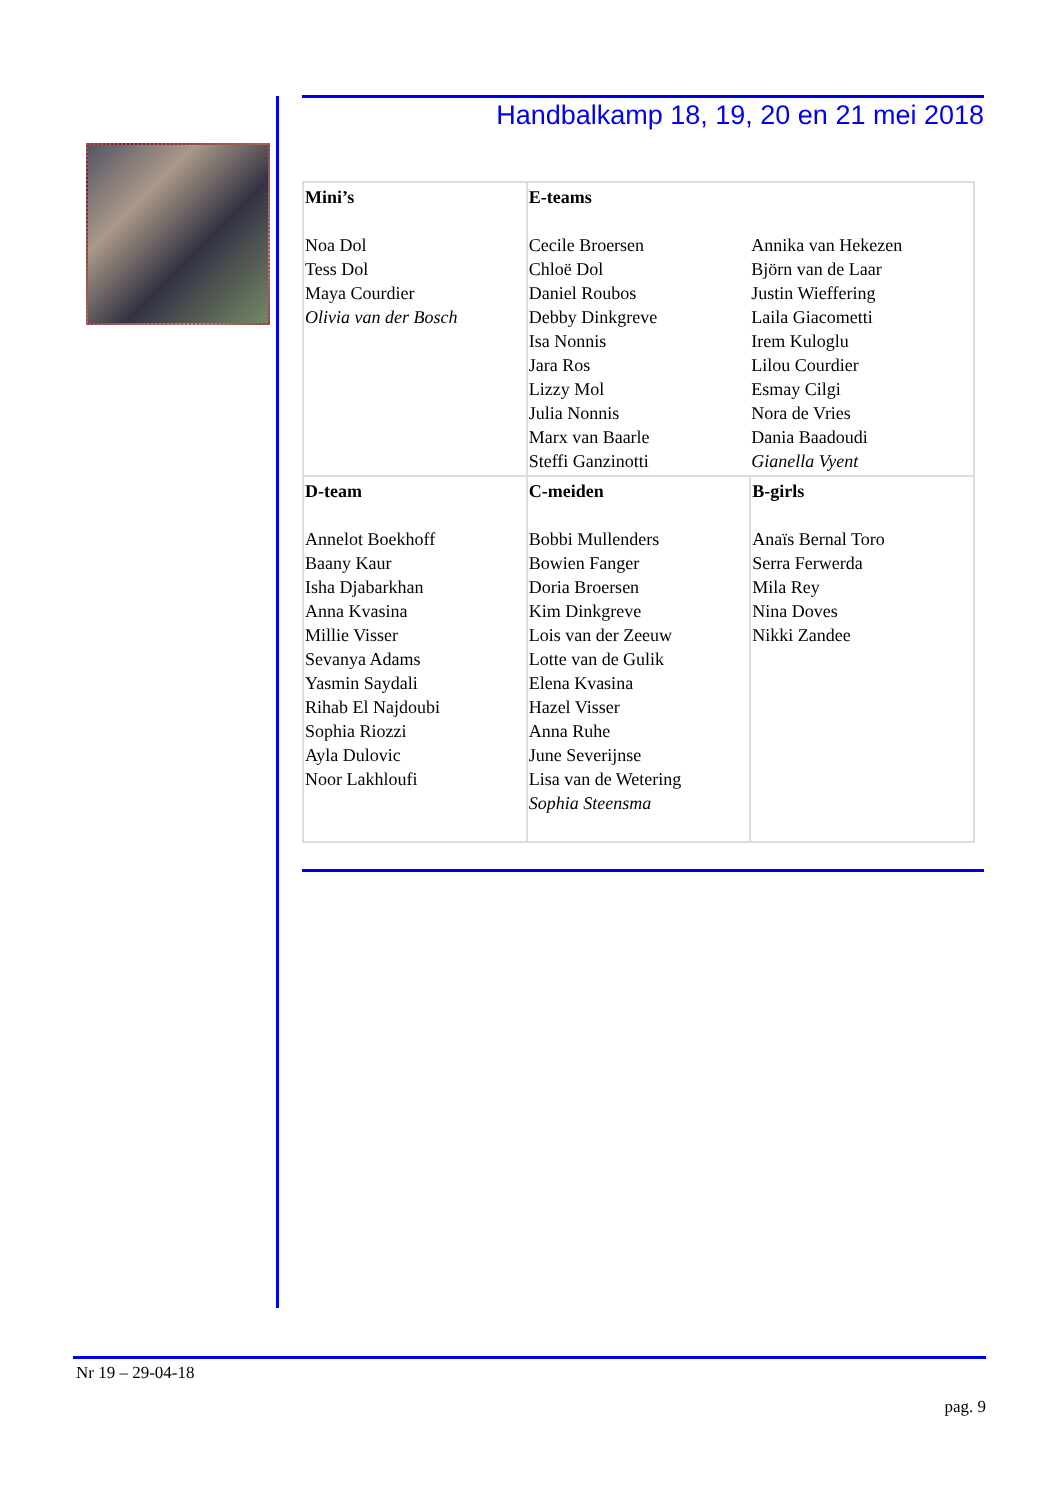Handbalkamp 18, 19, 20 en 21 mei 2018
| Mini’s Noa Dol Tess Dol Maya Courdier Olivia van der Bosch | E-teams Cecile Broersen Chloë Dol Daniel Roubos Debby Dinkgreve Isa Nonnis Jara Ros Lizzy Mol Julia Nonnis Marx van Baarle Steffi Ganzinotti | Annika van Hekezen Björn van de Laar Justin Wieffering Laila Giacometti Irem Kuloglu Lilou Courdier Esmay Cilgi Nora de Vries Dania Baadoudi Gianella Vyent |
| D-team Annelot Boekhoff Baany Kaur Isha Djabarkhan Anna Kvasina Millie Visser Sevanya Adams Yasmin Saydali Rihab El Najdoubi Sophia Riozzi Ayla Dulovic Noor Lakhloufi | C-meiden Bobbi Mullenders Bowien Fanger Doria Broersen Kim Dinkgreve Lois van der Zeeuw Lotte van de Gulik Elena Kvasina Hazel Visser Anna Ruhe June Severijnse Lisa van de Wetering Sophia Steensma | B-girls Anaïs Bernal Toro Serra Ferwerda Mila Rey Nina Doves Nikki Zandee |
Nr 19 – 29-04-18
pag. 9